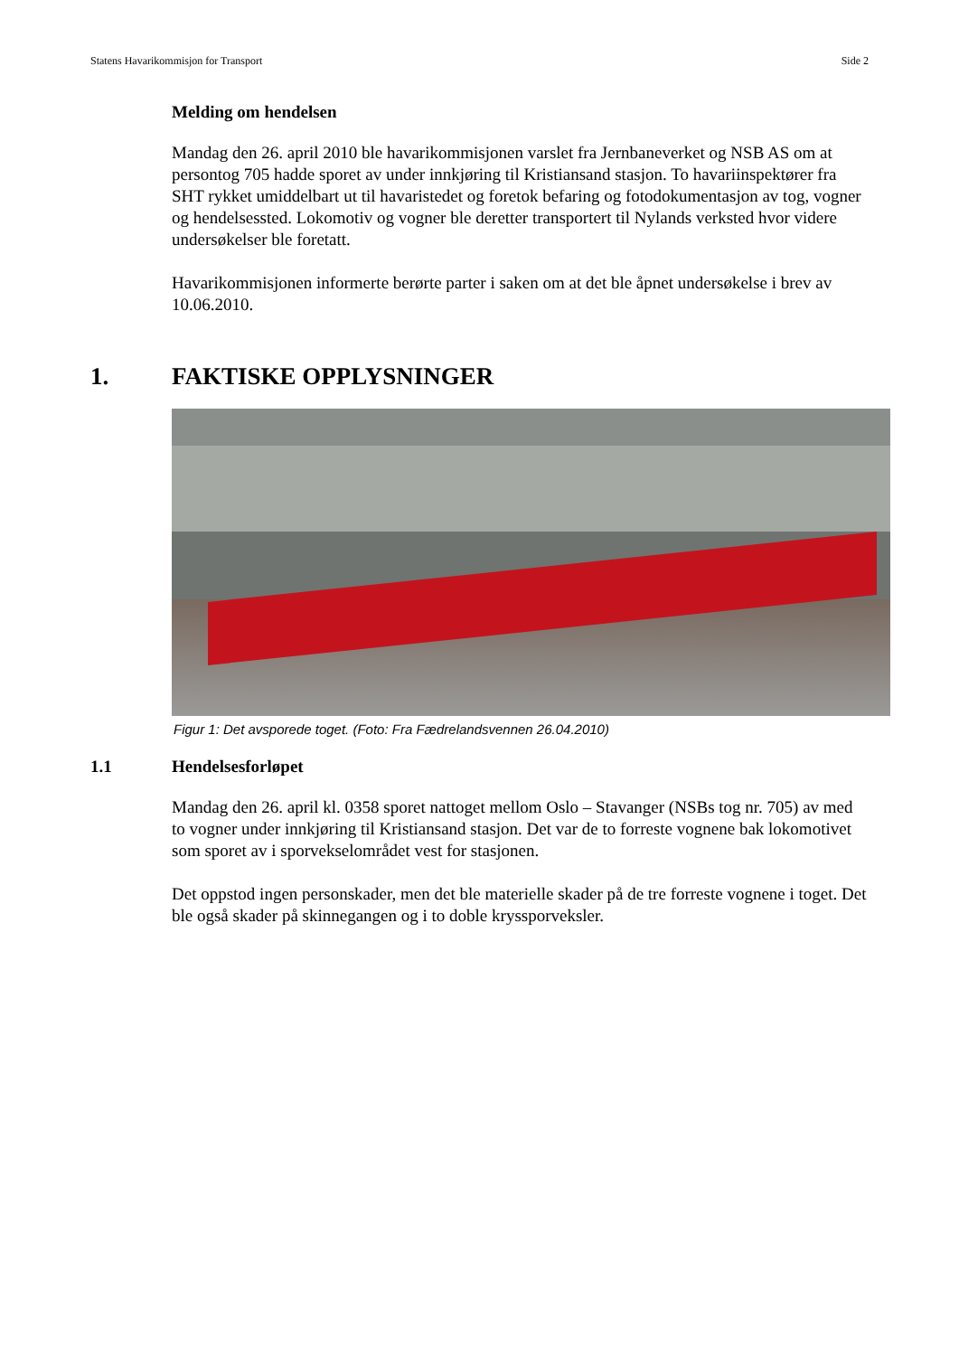Statens Havarikommisjon for Transport Side 2
Melding om hendelsen
Mandag den 26. april 2010 ble havarikommisjonen varslet fra Jernbaneverket og NSB AS om at persontog 705 hadde sporet av under innkjøring til Kristiansand stasjon. To havariinspektører fra SHT rykket umiddelbart ut til havaristedet og foretok befaring og fotodokumentasjon av tog, vogner og hendelsessted. Lokomotiv og vogner ble deretter transportert til Nylands verksted hvor videre undersøkelser ble foretatt.
Havarikommisjonen informerte berørte parter i saken om at det ble åpnet undersøkelse i brev av 10.06.2010.
1. FAKTISKE OPPLYSNINGER
Figur 1: Det avsporede toget. (Foto: Fra Fædrelandsvennen 26.04.2010)
1.1 Hendelsesforløpet
Mandag den 26. april kl. 0358 sporet nattoget mellom Oslo – Stavanger (NSBs tog nr. 705) av med to vogner under innkjøring til Kristiansand stasjon. Det var de to forreste vognene bak lokomotivet som sporet av i sporvekselområdet vest for stasjonen.
Det oppstod ingen personskader, men det ble materielle skader på de tre forreste vognene i toget. Det ble også skader på skinnegangen og i to doble kryssporveksler.